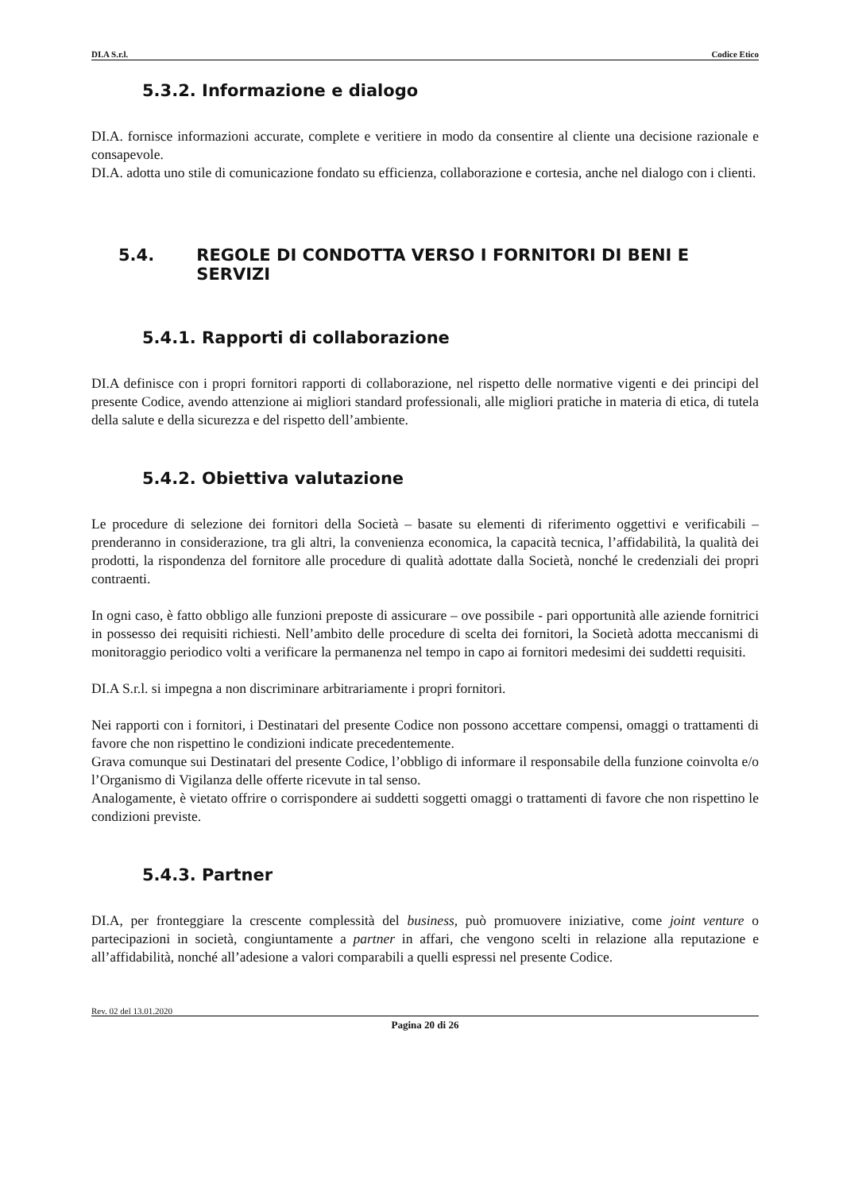DI.A S.r.l. Codice Etico
5.3.2. Informazione e dialogo
DI.A. fornisce informazioni accurate, complete e veritiere in modo da consentire al cliente una decisione razionale e consapevole.
DI.A. adotta uno stile di comunicazione fondato su efficienza, collaborazione e cortesia, anche nel dialogo con i clienti.
5.4. REGOLE DI CONDOTTA VERSO I FORNITORI DI BENI E SERVIZI
5.4.1. Rapporti di collaborazione
DI.A definisce con i propri fornitori rapporti di collaborazione, nel rispetto delle normative vigenti e dei principi del presente Codice, avendo attenzione ai migliori standard professionali, alle migliori pratiche in materia di etica, di tutela della salute e della sicurezza e del rispetto dell’ambiente.
5.4.2. Obiettiva valutazione
Le procedure di selezione dei fornitori della Società – basate su elementi di riferimento oggettivi e verificabili – prenderanno in considerazione, tra gli altri, la convenienza economica, la capacità tecnica, l’affidabilità, la qualità dei prodotti, la rispondenza del fornitore alle procedure di qualità adottate dalla Società, nonché le credenziali dei propri contraenti.
In ogni caso, è fatto obbligo alle funzioni preposte di assicurare – ove possibile - pari opportunità alle aziende fornitrici in possesso dei requisiti richiesti. Nell’ambito delle procedure di scelta dei fornitori, la Società adotta meccanismi di monitoraggio periodico volti a verificare la permanenza nel tempo in capo ai fornitori medesimi dei suddetti requisiti.
DI.A S.r.l. si impegna a non discriminare arbitrariamente i propri fornitori.
Nei rapporti con i fornitori, i Destinatari del presente Codice non possono accettare compensi, omaggi o trattamenti di favore che non rispettino le condizioni indicate precedentemente.
Grava comunque sui Destinatari del presente Codice, l’obbligo di informare il responsabile della funzione coinvolta e/o l’Organismo di Vigilanza delle offerte ricevute in tal senso.
Analogamente, è vietato offrire o corrispondere ai suddetti soggetti omaggi o trattamenti di favore che non rispettino le condizioni previste.
5.4.3. Partner
DI.A, per fronteggiare la crescente complessità del business, può promuovere iniziative, come joint venture o partecipazioni in società, congiuntamente a partner in affari, che vengono scelti in relazione alla reputazione e all’affidabilità, nonché all’adesione a valori comparabili a quelli espressi nel presente Codice.
Rev. 02 del 13.01.2020
Pagina 20 di 26